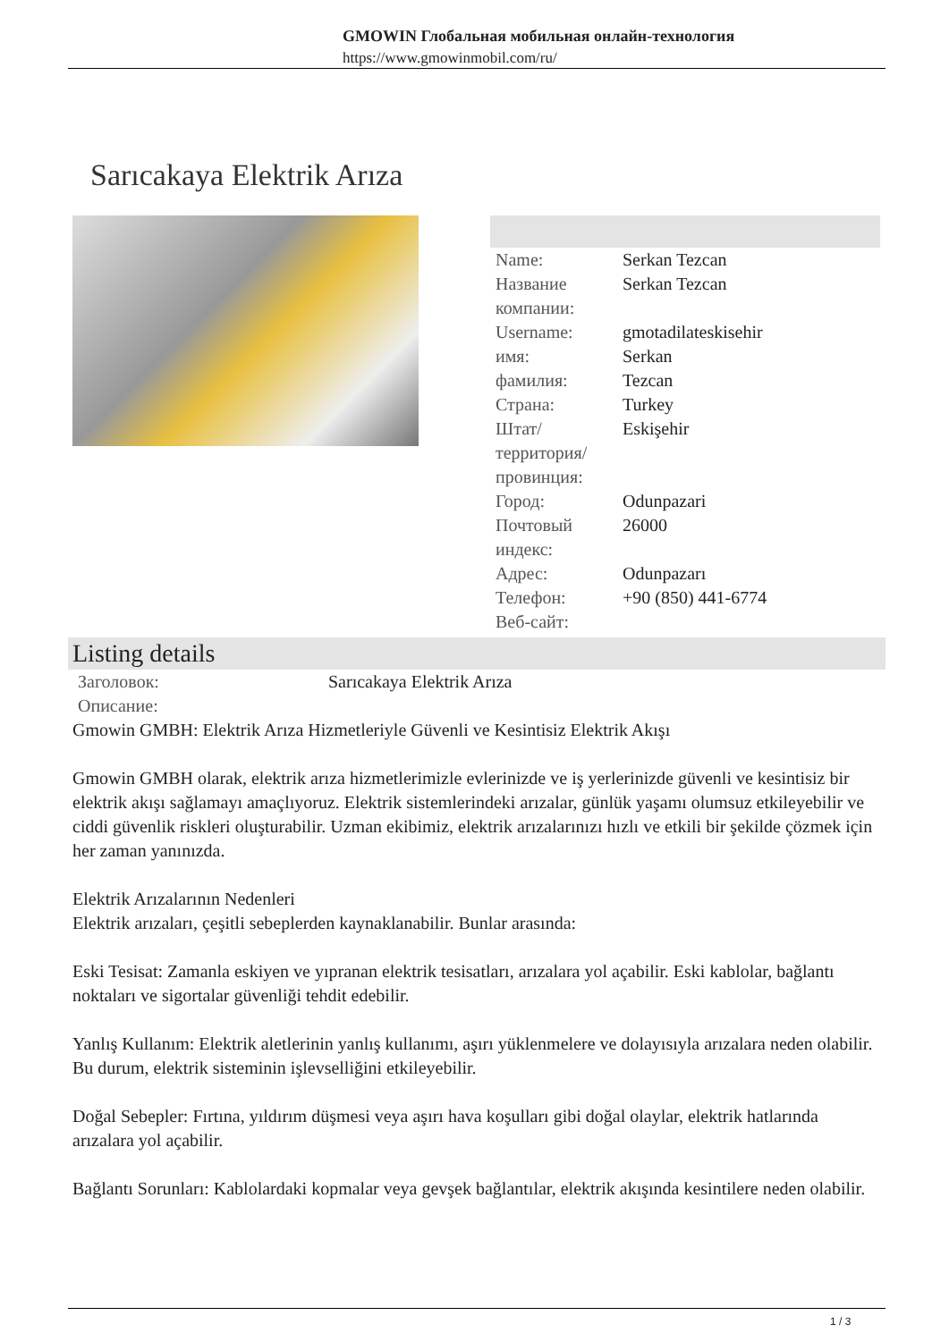GMOWIN Глобальная мобильная онлайн-технология
https://www.gmowinmobil.com/ru/
Sarıcakaya Elektrik Arıza
| Name: | Serkan Tezcan |
| Название компании: | Serkan Tezcan |
| Username: | gmotadilateskisehir |
| имя: | Serkan |
| фамилия: | Tezcan |
| Страна: | Turkey |
| Штат/территория/провинция: | Eskişehir |
| Город: | Odunpazari |
| Почтовый индекс: | 26000 |
| Адрес: | Odunpazarı |
| Телефон: | +90 (850) 441-6774 |
| Веб-сайт: | |
Listing details
| Заголовок: | Sarıcakaya Elektrik Arıza |
| Описание: | |
Gmowin GMBH: Elektrik Arıza Hizmetleriyle Güvenli ve Kesintisiz Elektrik Akışı
Gmowin GMBH olarak, elektrik arıza hizmetlerimizle evlerinizde ve iş yerlerinizde güvenli ve kesintisiz bir elektrik akışı sağlamayı amaçlıyoruz. Elektrik sistemlerindeki arızalar, günlük yaşamı olumsuz etkileyebilir ve ciddi güvenlik riskleri oluşturabilir. Uzman ekibimiz, elektrik arızalarınızı hızlı ve etkili bir şekilde çözmek için her zaman yanınızda.
Elektrik Arızalarının Nedenleri
Elektrik arızaları, çeşitli sebeplerden kaynaklanabilir. Bunlar arasında:
Eski Tesisat: Zamanla eskiyen ve yıpranan elektrik tesisatları, arızalara yol açabilir. Eski kablolar, bağlantı noktaları ve sigortalar güvenliği tehdit edebilir.
Yanlış Kullanım: Elektrik aletlerinin yanlış kullanımı, aşırı yüklenmelere ve dolayısıyla arızalara neden olabilir. Bu durum, elektrik sisteminin işlevselliğini etkileyebilir.
Doğal Sebepler: Fırtına, yıldırım düşmesi veya aşırı hava koşulları gibi doğal olaylar, elektrik hatlarında arızalara yol açabilir.
Bağlantı Sorunları: Kablolardaki kopmalar veya gevşek bağlantılar, elektrik akışında kesintilere neden olabilir.
1 / 3